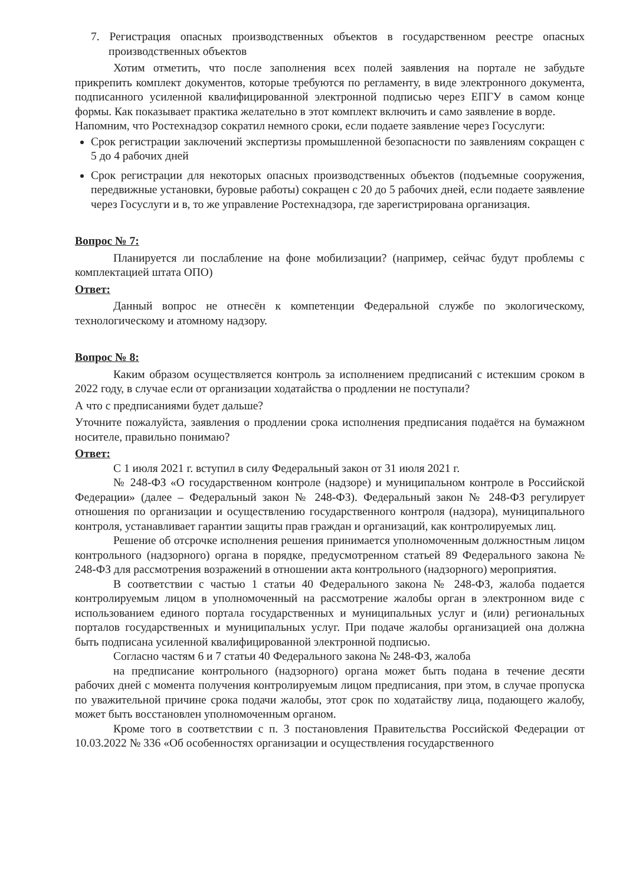7. Регистрация опасных производственных объектов в государственном реестре опасных производственных объектов
Хотим отметить, что после заполнения всех полей заявления на портале не забудьте прикрепить комплект документов, которые требуются по регламенту, в виде электронного документа, подписанного усиленной квалифицированной электронной подписью через ЕПГУ в самом конце формы. Как показывает практика желательно в этот комплект включить и само заявление в ворде.
Напомним, что Ростехнадзор сократил немного сроки, если подаете заявление через Госуслуги:
Срок регистрации заключений экспертизы промышленной безопасности по заявлениям сокращен с 5 до 4 рабочих дней
Срок регистрации для некоторых опасных производственных объектов (подъемные сооружения, передвижные установки, буровые работы) сокращен с 20 до 5 рабочих дней, если подаете заявление через Госуслуги и в, то же управление Ростехнадзора, где зарегистрирована организация.
Вопрос № 7:
Планируется ли послабление на фоне мобилизации? (например, сейчас будут проблемы с комплектацией штата ОПО)
Ответ:
Данный вопрос не отнесён к компетенции Федеральной службе по экологическому, технологическому и атомному надзору.
Вопрос № 8:
Каким образом осуществляется контроль за исполнением предписаний с истекшим сроком в 2022 году, в случае если от организации ходатайства о продлении не поступали?
А что с предписаниями будет дальше?
Уточните пожалуйста, заявления о продлении срока исполнения предписания подаётся на бумажном носителе, правильно понимаю?
Ответ:
С 1 июля 2021 г. вступил в силу Федеральный закон от 31 июля 2021 г.
№ 248-ФЗ «О государственном контроле (надзоре) и муниципальном контроле в Российской Федерации» (далее – Федеральный закон № 248-ФЗ). Федеральный закон № 248-ФЗ регулирует отношения по организации и осуществлению государственного контроля (надзора), муниципального контроля, устанавливает гарантии защиты прав граждан и организаций, как контролируемых лиц.
Решение об отсрочке исполнения решения принимается уполномоченным должностным лицом контрольного (надзорного) органа в порядке, предусмотренном статьей 89 Федерального закона № 248-ФЗ для рассмотрения возражений в отношении акта контрольного (надзорного) мероприятия.
В соответствии с частью 1 статьи 40 Федерального закона № 248-ФЗ, жалоба подается контролируемым лицом в уполномоченный на рассмотрение жалобы орган в электронном виде с использованием единого портала государственных и муниципальных услуг и (или) региональных порталов государственных и муниципальных услуг. При подаче жалобы организацией она должна быть подписана усиленной квалифицированной электронной подписью.
Согласно частям 6 и 7 статьи 40 Федерального закона № 248-ФЗ, жалоба
на предписание контрольного (надзорного) органа может быть подана в течение десяти рабочих дней с момента получения контролируемым лицом предписания, при этом, в случае пропуска по уважительной причине срока подачи жалобы, этот срок по ходатайству лица, подающего жалобу, может быть восстановлен уполномоченным органом.
Кроме того в соответствии с п. 3 постановления Правительства Российской Федерации от 10.03.2022 № 336 «Об особенностях организации и осуществления государственного